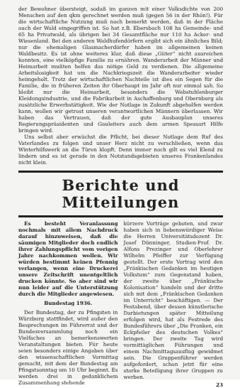der Bewohner übersteigt, sodaß im ganzen mit einer Volksdichte von 200 Menschen auf den qkm gerechnet werden muß (gegen 56 in der Rhön!). Für die wirtschaftliche Nutzung muß noch bemerkt werden, daß in der Fläche auch der Wald eingegriffen ist. So hat z.B. Ebersbach 108 ha Gemeinde- und 65 ha Privatwald, als übrigen bei 34 Gesamtfläche nur 110 ha Acker- und Wiesenland. Bei den anderen Waldhufendörfern ergibt sich ein ähnliches Bild; nur die ehemaligen Glasmacherdörfer haben im allgemeinen keinen Waldbesitz. Es ist ohne weiteres klar, daß diese „Güter“ nicht ausreichen konnten, eine vielköpfige Familie zu ernähren. Wanderarbeit der Männer und Heimarbeit mußten helfen das nötige Geld zu verdienen. Die allgemeine Arbeitslosigkeit hat um die Nachkriegszeit die Wanderarbeiter wieder heimgeholt. Trotz der wirtschaftlichen Nachteile ist dies ein Segen für die Familie, die in früheren Zeiten ihr Oberhaupt im Jahr oft nur einmal sah. So bleibt nur die Heimarbeit, besonders die Webstuhlenburger Kleidungsindustrie, und die Fabrikarbeit in Aschaffenburg und Obernburg als zusätzliche Erwerbstätigkeit. Wie der Notlage in Zukunft abgeholfen werden kann, wollen wir getrost unseren verantwortlichen Männern überlassen. Wir haben das Vertrauen, daß der gute Ausbauplan unseres Regierungspräsidenten und Gauleiters auch dem armen Spessart Hilfe bringen wird.
Uns selbst aber erwächst die Pflicht, bei dieser Notlage dem Ruf des Vaterlandes zu folgen und unser Herz nicht zu verschließen, wenn das Winterhilfswerk an die Türen klopft. Denn immer noch gilt es viel Elend zu lindern und es ist gerade in den Notstandsgebieten unseres Frankenlandes nicht klein.
Berichte und Mitteilungen
Es besteht Veranlassung nochmals mit allem Nachdruck darauf hinzuweisen, daß die säumigen Mitglieder doch endlich ihrer Zahlungspflicht vom vorigen Jahre nachkommen wollen. Wir würden bestimmt keinen Pfennig verlangen, wenn eine Druckerei unsere Zeitschrift unentgeltlich drucken könnte. So aber sind wir nun leider auf die Unterstützung durch die Mitglieder angewiesen.
Bundestag 1936.
Der Bundestag, der zu Pfingsten in Würzburg stattfindet, wird außer den Besprechungen im Führerrat und der Bundesversammlung noch ein Vielfaches an bemerkenswerten Veranstaltungen bieten. Für heute seien besonders einige Angaben über den wissenschaftlichen Vormittag gemacht, mit dem der Bundestag am Pfingstsonntag um 10 Uhr beginnt. Es werden drei in gedanklichem Zusammenhang stehende
kürzere Vorträge geboten, und zwar haben sich in liebenswürdiger Weise die Herren Universitätsdozent Dr. Josef Dünninger, Studien-Prof. Dr. Alfons Prezinger und Oberlehrer Wilhelm Pfeiffer zur Verfügung gestellt. Der erste Vortrag wird den „Fränkischen Gedanken im heutigen Volkstum“ zum Gegenstand haben, der zweite über „Fränkische Kolonisation“ handeln und der dritte sich mit dem „Fränkischen Gedanken im Unterricht“ beschäftigen. — Der Festabend, über dessen künstlerische Darbietungen später Mitteilung erfolgen wird, hat als Festrede des Bundesführers über „Die Franken, ein Eckpfeiler des deutschen Volkes“ bringen. Der zweite Tag wird vormittäglichen Führungen und einem Nachmittagsausflug gewidmet sein. Die Gruppenführer werden aufgefordert, schon jetzt für eine starke Beteiligung ihrer Gruppen zu werben.
23